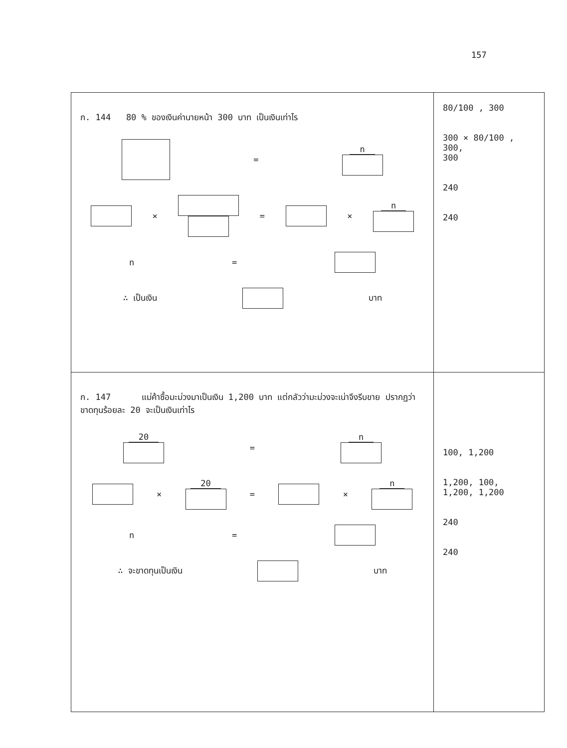157
| ก. 144 80 % ของเงินค่านายหน้า 300 บาท เป็นเงินเท่าไร = n × = × n n = ∴ เป็นเงิน บาท | 80/100 , 300 300 × 80/100 , 300, 300 240 240 |
| ก. 147 แม่ค้าซื้อมะม่วงมาเป็นเงิน 1,200 บาท แต่กลัวว่ามะม่วงจะเน่าจึงรีบขาย ปรากฏว่าขาดทุนร้อยละ 20 จะเป็นเงินเท่าไร 20 = n × 20 = × n n = ∴ จะขาดทุนเป็นเงิน บาท | 100, 1,200 1,200, 100, 1,200, 1,200 240 240 |